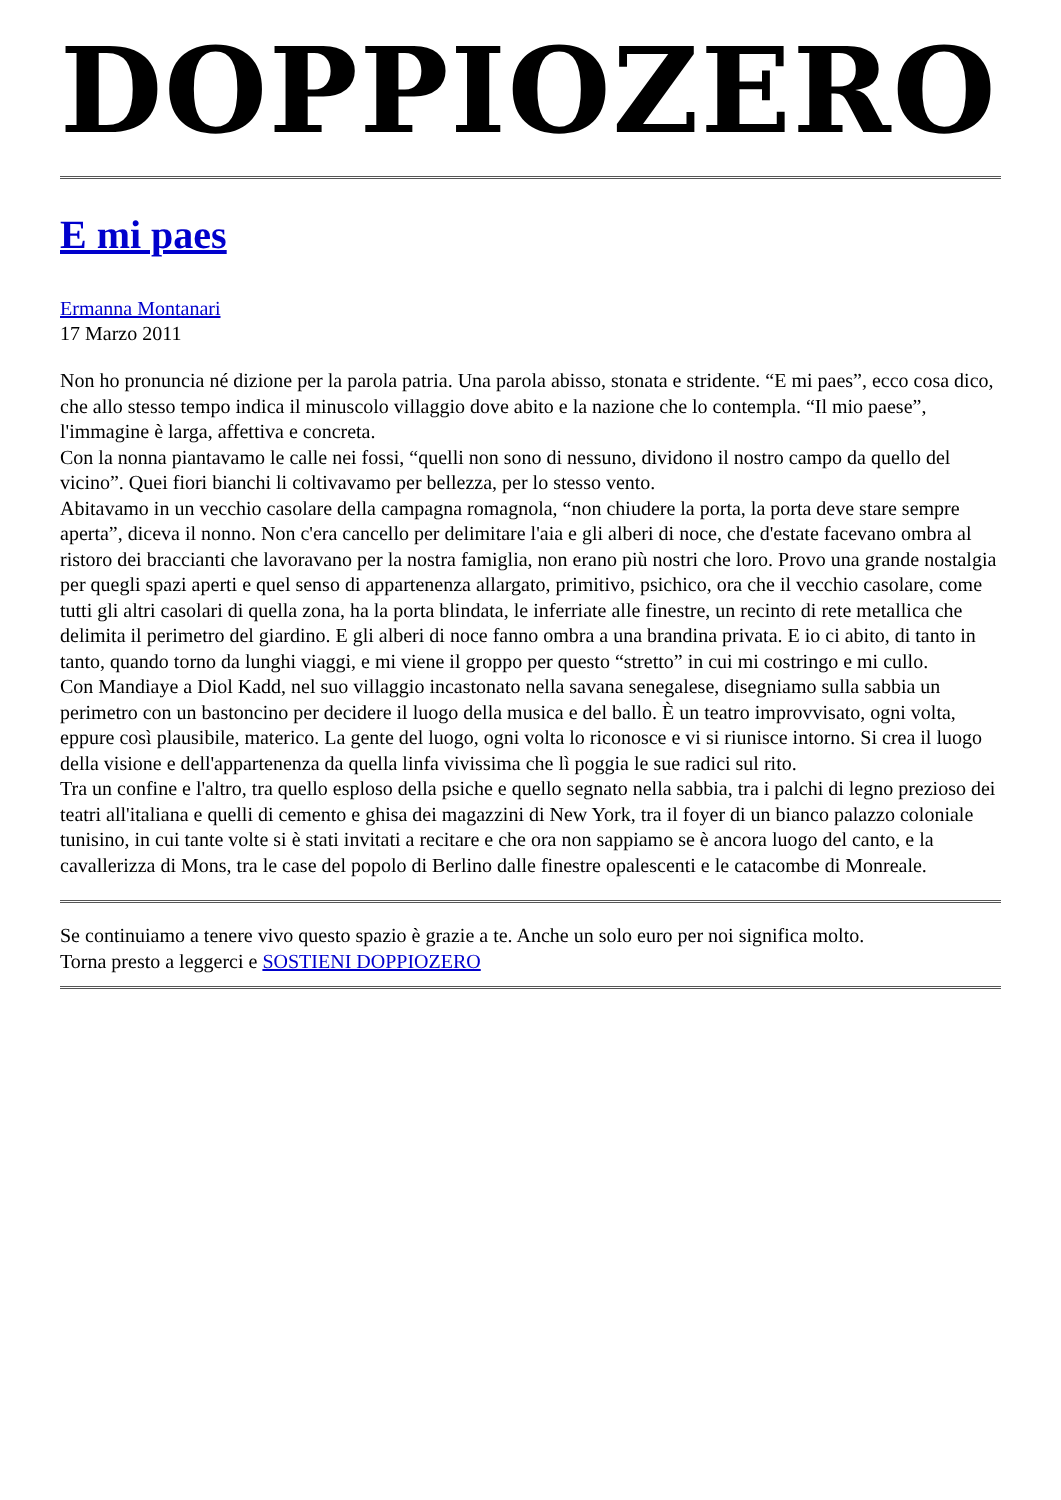DOPPIOZERO
E mi paes
Ermanna Montanari
17 Marzo 2011
Non ho pronuncia né dizione per la parola patria. Una parola abisso, stonata e stridente. “E mi paes”, ecco cosa dico, che allo stesso tempo indica il minuscolo villaggio dove abito e la nazione che lo contempla. “Il mio paese”, l'immagine è larga, affettiva e concreta.
Con la nonna piantavamo le calle nei fossi, “quelli non sono di nessuno, dividono il nostro campo da quello del vicino”. Quei fiori bianchi li coltivavamo per bellezza, per lo stesso vento.
Abitavamo in un vecchio casolare della campagna romagnola, “non chiudere la porta, la porta deve stare sempre aperta”, diceva il nonno. Non c'era cancello per delimitare l'aia e gli alberi di noce, che d'estate facevano ombra al ristoro dei braccianti che lavoravano per la nostra famiglia, non erano più nostri che loro. Provo una grande nostalgia per quegli spazi aperti e quel senso di appartenenza allargato, primitivo, psichico, ora che il vecchio casolare, come tutti gli altri casolari di quella zona, ha la porta blindata, le inferriate alle finestre, un recinto di rete metallica che delimita il perimetro del giardino. E gli alberi di noce fanno ombra a una brandina privata. E io ci abito, di tanto in tanto, quando torno da lunghi viaggi, e mi viene il groppo per questo “stretto” in cui mi costringo e mi cullo.
Con Mandiaye a Diol Kadd, nel suo villaggio incastonato nella savana senegalese, disegniamo sulla sabbia un perimetro con un bastoncino per decidere il luogo della musica e del ballo. È un teatro improvvisato, ogni volta, eppure così plausibile, materico. La gente del luogo, ogni volta lo riconosce e vi si riunisce intorno. Si crea il luogo della visione e dell'appartenenza da quella linfa vivissima che lì poggia le sue radici sul rito.
Tra un confine e l'altro, tra quello esploso della psiche e quello segnato nella sabbia, tra i palchi di legno prezioso dei teatri all'italiana e quelli di cemento e ghisa dei magazzini di New York, tra il foyer di un bianco palazzo coloniale tunisino, in cui tante volte si è stati invitati a recitare e che ora non sappiamo se è ancora luogo del canto, e la cavallerizza di Mons, tra le case del popolo di Berlino dalle finestre opalescenti e le catacombe di Monreale.
Se continuiamo a tenere vivo questo spazio è grazie a te. Anche un solo euro per noi significa molto.
Torna presto a leggerci e SOSTIENI DOPPIOZERO